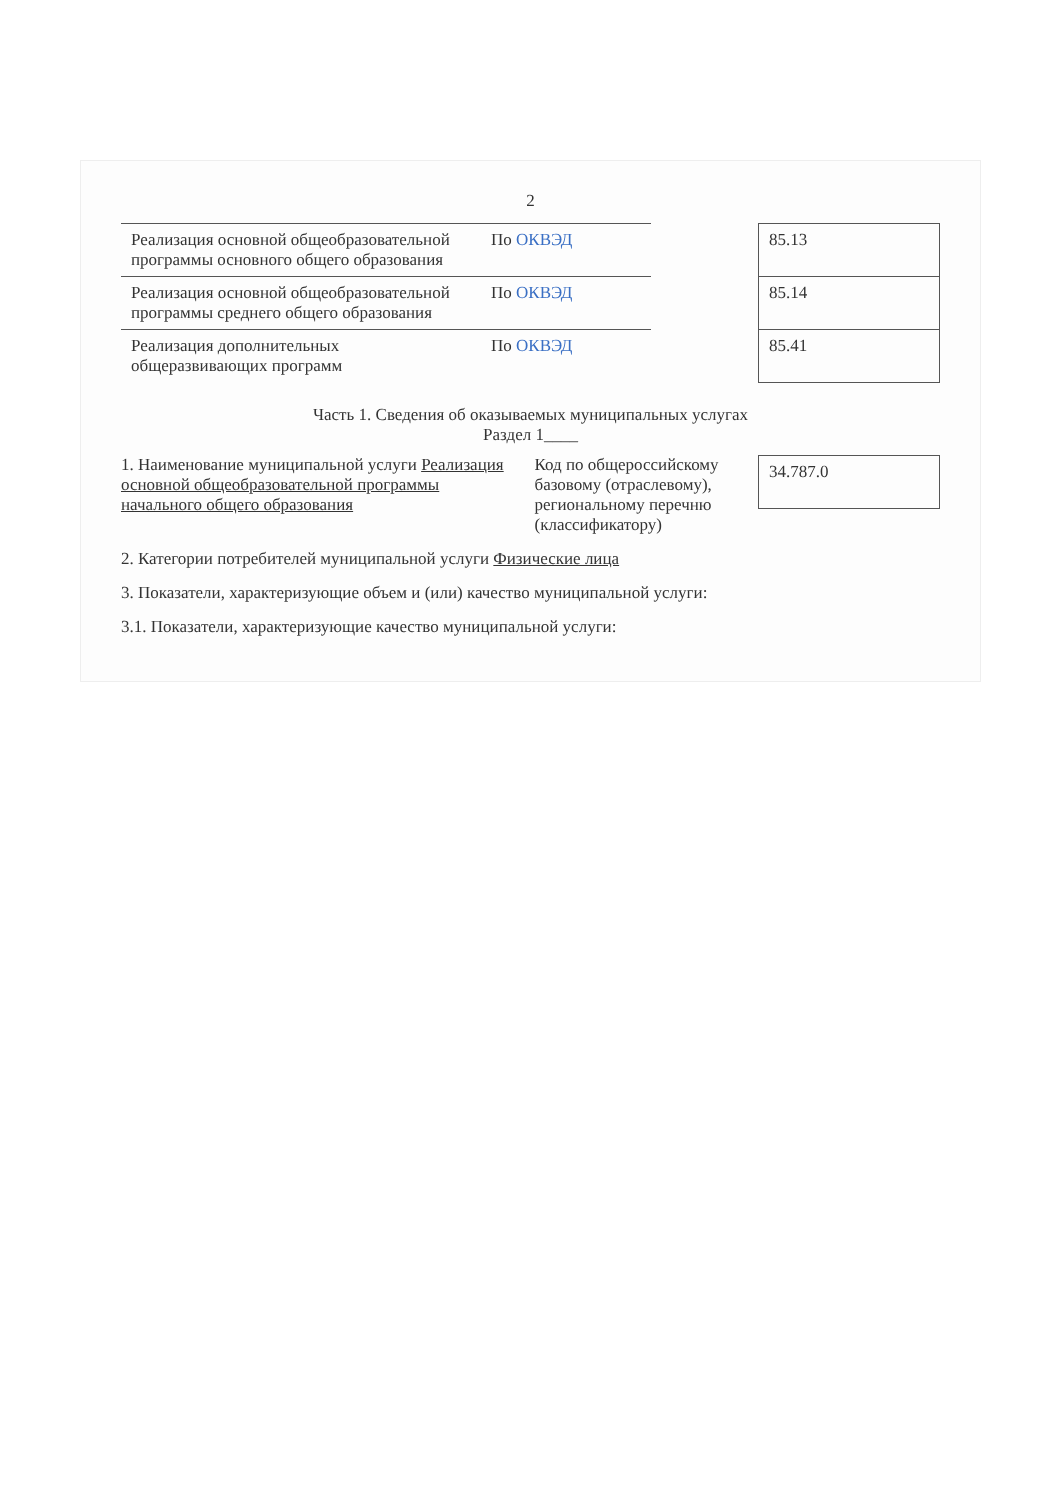2
| Реализация основной общеобразовательной программы основного общего образования | По ОКВЭД |
| Реализация основной общеобразовательной программы среднего общего образования | По ОКВЭД |
| Реализация дополнительных общеразвивающих программ | По ОКВЭД |
| 85.13 |
| 85.14 |
| 85.41 |
Часть 1. Сведения об оказываемых муниципальных услугах
Раздел 1____
1. Наименование муниципальной услуги Реализация основной общеобразовательной программы начального общего образования
Код по общероссийскому базовому (отраслевому), региональному перечню (классификатору)
| 34.787.0 |
2. Категории потребителей муниципальной услуги Физические лица
3. Показатели, характеризующие объем и (или) качество муниципальной услуги:
3.1. Показатели, характеризующие качество муниципальной услуги: